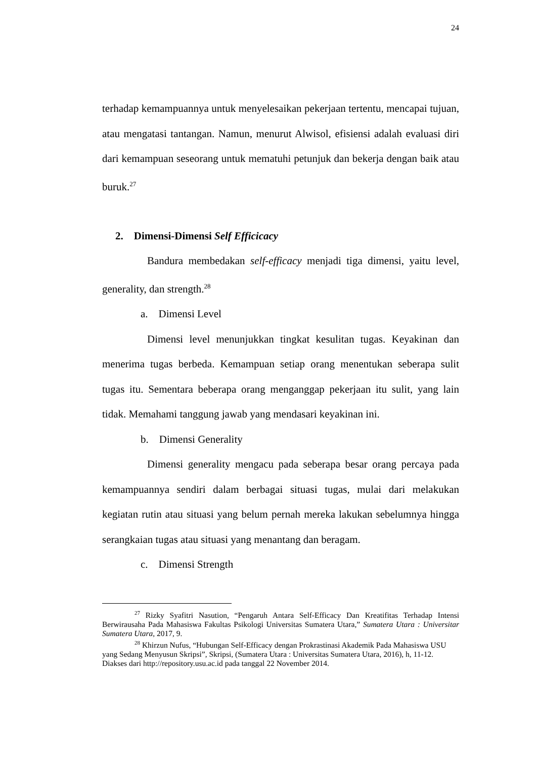24
terhadap kemampuannya untuk menyelesaikan pekerjaan tertentu, mencapai tujuan, atau mengatasi tantangan. Namun, menurut Alwisol, efisiensi adalah evaluasi diri dari kemampuan seseorang untuk mematuhi petunjuk dan bekerja dengan baik atau buruk.<sup>27</sup>
2. Dimensi-Dimensi Self Efficicacy
Bandura membedakan self-efficacy menjadi tiga dimensi, yaitu level, generality, dan strength.<sup>28</sup>
a. Dimensi Level
Dimensi level menunjukkan tingkat kesulitan tugas. Keyakinan dan menerima tugas berbeda. Kemampuan setiap orang menentukan seberapa sulit tugas itu. Sementara beberapa orang menganggap pekerjaan itu sulit, yang lain tidak. Memahami tanggung jawab yang mendasari keyakinan ini.
b. Dimensi Generality
Dimensi generality mengacu pada seberapa besar orang percaya pada kemampuannya sendiri dalam berbagai situasi tugas, mulai dari melakukan kegiatan rutin atau situasi yang belum pernah mereka lakukan sebelumnya hingga serangkaian tugas atau situasi yang menantang dan beragam.
c. Dimensi Strength
<sup>27</sup> Rizky Syafitri Nasution, “Pengaruh Antara Self-Efficacy Dan Kreatifitas Terhadap Intensi Berwirausaha Pada Mahasiswa Fakultas Psikologi Universitas Sumatera Utara,” Sumatera Utara : Universitar Sumatera Utara, 2017, 9.
<sup>28</sup> Khirzun Nufus, “Hubungan Self-Efficacy dengan Prokrastinasi Akademik Pada Mahasiswa USU yang Sedang Menyusun Skripsi”, Skripsi, (Sumatera Utara : Universitas Sumatera Utara, 2016), h, 11-12. Diakses dari http://repository.usu.ac.id pada tanggal 22 November 2014.